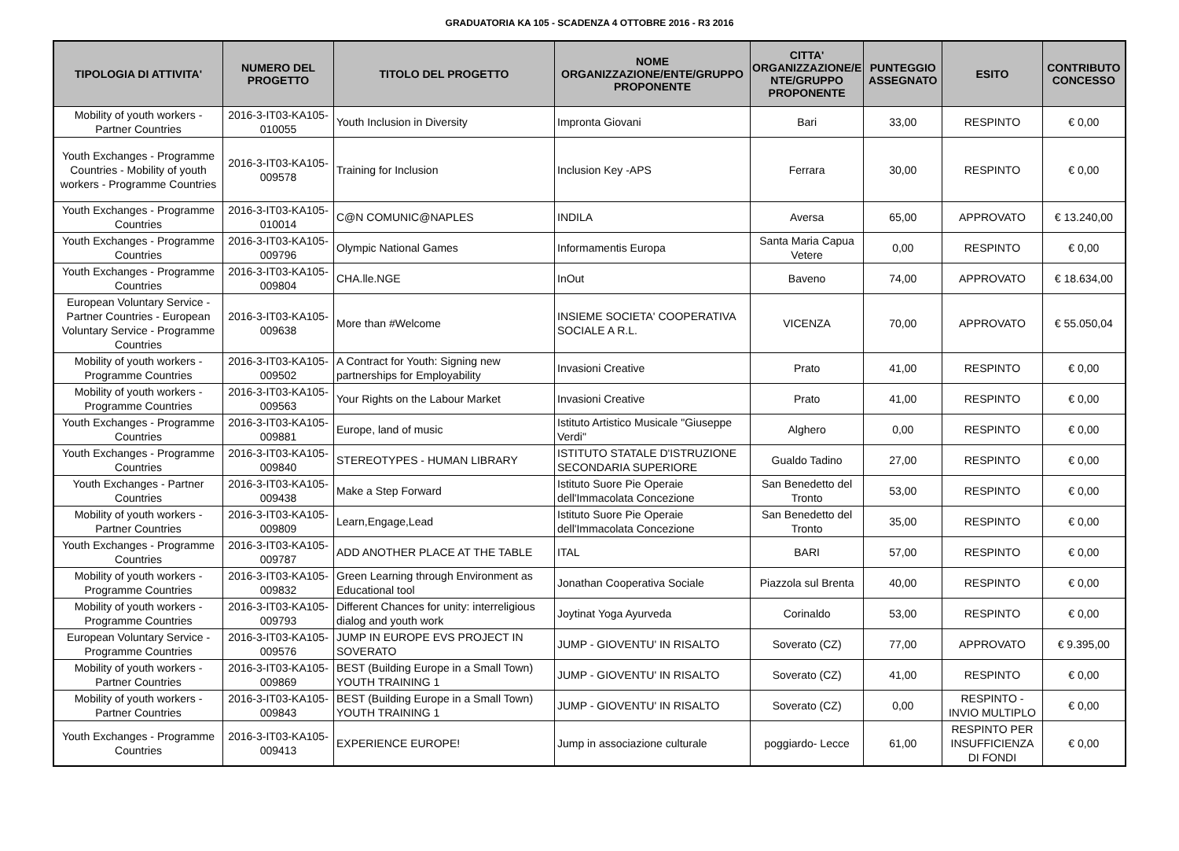GRADUATORIA KA 105 - SCADENZA 4 OTTOBRE 2016 - R3 2016
| TIPOLOGIA DI ATTIVITA' | NUMERO DEL PROGETTO | TITOLO DEL PROGETTO | NOME ORGANIZZAZIONE/ENTE/GRUPPO PROPONENTE | CITTA' ORGANIZZAZIONE/E NTE/GRUPPO PROPONENTE | PUNTEGGIO ASSEGNATO | ESITO | CONTRIBUTO CONCESSO |
| --- | --- | --- | --- | --- | --- | --- | --- |
| Mobility of youth workers - Partner Countries | 2016-3-IT03-KA105-010055 | Youth Inclusion in Diversity | Impronta Giovani | Bari | 33,00 | RESPINTO | € 0,00 |
| Youth Exchanges - Programme Countries - Mobility of youth workers - Programme Countries | 2016-3-IT03-KA105-009578 | Training for Inclusion | Inclusion Key -APS | Ferrara | 30,00 | RESPINTO | € 0,00 |
| Youth Exchanges - Programme Countries | 2016-3-IT03-KA105-010014 | C@N COMUNIC@NAPLES | INDILA | Aversa | 65,00 | APPROVATO | € 13.240,00 |
| Youth Exchanges - Programme Countries | 2016-3-IT03-KA105-009796 | Olympic National Games | Informamentis Europa | Santa Maria Capua Vetere | 0,00 | RESPINTO | € 0,00 |
| Youth Exchanges - Programme Countries | 2016-3-IT03-KA105-009804 | CHA.lle.NGE | InOut | Baveno | 74,00 | APPROVATO | € 18.634,00 |
| European Voluntary Service - Partner Countries - European Voluntary Service - Programme Countries | 2016-3-IT03-KA105-009638 | More than #Welcome | INSIEME SOCIETA' COOPERATIVA SOCIALE A R.L. | VICENZA | 70,00 | APPROVATO | € 55.050,04 |
| Mobility of youth workers - Programme Countries | 2016-3-IT03-KA105-009502 | A Contract for Youth: Signing new partnerships for Employability | Invasioni Creative | Prato | 41,00 | RESPINTO | € 0,00 |
| Mobility of youth workers - Programme Countries | 2016-3-IT03-KA105-009563 | Your Rights on the Labour Market | Invasioni Creative | Prato | 41,00 | RESPINTO | € 0,00 |
| Youth Exchanges - Programme Countries | 2016-3-IT03-KA105-009881 | Europe, land of music | Istituto Artistico Musicale "Giuseppe Verdi" | Alghero | 0,00 | RESPINTO | € 0,00 |
| Youth Exchanges - Programme Countries | 2016-3-IT03-KA105-009840 | STEREOTYPES - HUMAN LIBRARY | ISTITUTO STATALE D'ISTRUZIONE SECONDARIA SUPERIORE | Gualdo Tadino | 27,00 | RESPINTO | € 0,00 |
| Youth Exchanges - Partner Countries | 2016-3-IT03-KA105-009438 | Make a Step Forward | Istituto Suore Pie Operaie dell'Immacolata Concezione | San Benedetto del Tronto | 53,00 | RESPINTO | € 0,00 |
| Mobility of youth workers - Partner Countries | 2016-3-IT03-KA105-009809 | Learn,Engage,Lead | Istituto Suore Pie Operaie dell'Immacolata Concezione | San Benedetto del Tronto | 35,00 | RESPINTO | € 0,00 |
| Youth Exchanges - Programme Countries | 2016-3-IT03-KA105-009787 | ADD ANOTHER PLACE AT THE TABLE | ITAL | BARI | 57,00 | RESPINTO | € 0,00 |
| Mobility of youth workers - Programme Countries | 2016-3-IT03-KA105-009832 | Green Learning through Environment as Educational tool | Jonathan Cooperativa Sociale | Piazzola sul Brenta | 40,00 | RESPINTO | € 0,00 |
| Mobility of youth workers - Programme Countries | 2016-3-IT03-KA105-009793 | Different Chances for unity: interreligious dialog and youth work | Joytinat Yoga Ayurveda | Corinaldo | 53,00 | RESPINTO | € 0,00 |
| European Voluntary Service - Programme Countries | 2016-3-IT03-KA105-009576 | JUMP IN EUROPE EVS PROJECT IN SOVERATO | JUMP - GIOVENTU' IN RISALTO | Soverato (CZ) | 77,00 | APPROVATO | € 9.395,00 |
| Mobility of youth workers - Partner Countries | 2016-3-IT03-KA105-009869 | BEST (Building Europe in a Small Town) YOUTH TRAINING 1 | JUMP - GIOVENTU' IN RISALTO | Soverato (CZ) | 41,00 | RESPINTO | € 0,00 |
| Mobility of youth workers - Partner Countries | 2016-3-IT03-KA105-009843 | BEST (Building Europe in a Small Town) YOUTH TRAINING 1 | JUMP - GIOVENTU' IN RISALTO | Soverato (CZ) | 0,00 | RESPINTO - INVIO MULTIPLO | € 0,00 |
| Youth Exchanges - Programme Countries | 2016-3-IT03-KA105-009413 | EXPERIENCE EUROPE! | Jump in associazione culturale | poggiardo- Lecce | 61,00 | RESPINTO PER INSUFFICIENZA DI FONDI | € 0,00 |